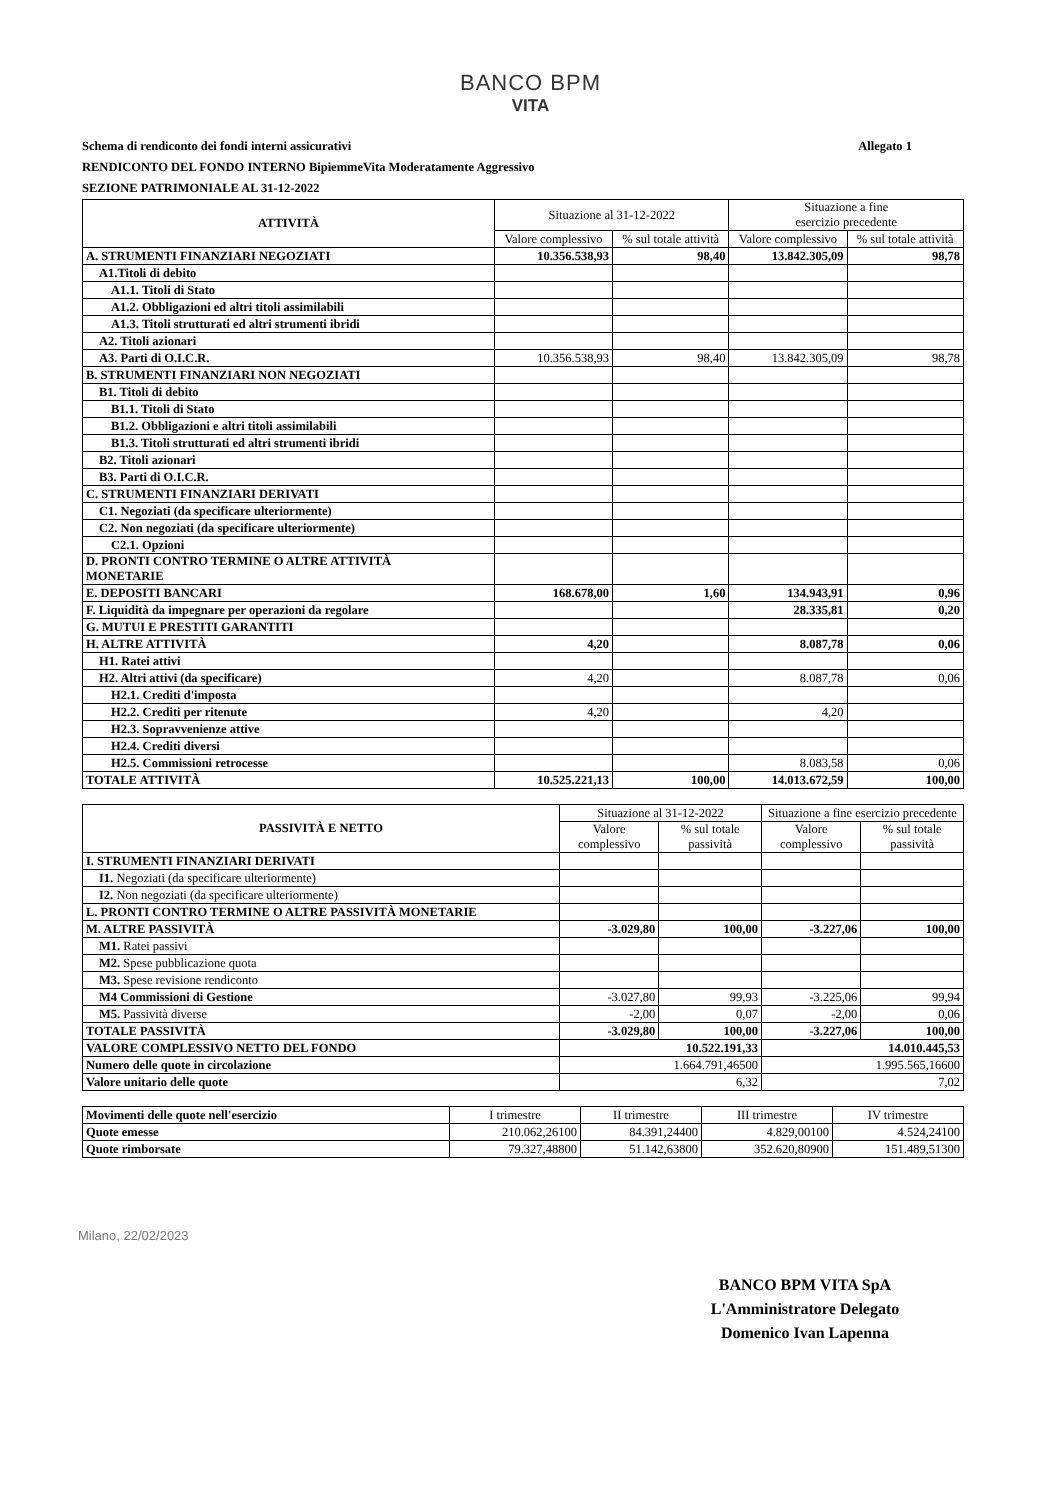BANCO BPM
VITA
Allegato 1 Schema di rendiconto dei fondi interni assicurativi
RENDICONTO DEL FONDO INTERNO BipiemmeVita Moderatamente Aggressivo
SEZIONE PATRIMONIALE AL 31-12-2022
| ATTIVITÀ | Situazione al 31-12-2022 | | Situazione a fine esercizio precedente | |
| --- | --- | --- | --- | --- |
| | Valore complessivo | % sul totale attività | Valore complessivo | % sul totale attività |
| A. STRUMENTI FINANZIARI NEGOZIATI | 10.356.538,93 | 98,40 | 13.842.305,09 | 98,78 |
| A1.Titoli di debito | | | | |
| A1.1. Titoli di Stato | | | | |
| A1.2. Obbligazioni ed altri titoli assimilabili | | | | |
| A1.3. Titoli strutturati ed altri strumenti ibridi | | | | |
| A2. Titoli azionari | | | | |
| A3. Parti di O.I.C.R. | 10.356.538,93 | 98,40 | 13.842.305,09 | 98,78 |
| B. STRUMENTI FINANZIARI NON NEGOZIATI | | | | |
| B1. Titoli di debito | | | | |
| B1.1. Titoli di Stato | | | | |
| B1.2. Obbligazioni e altri titoli assimilabili | | | | |
| B1.3. Titoli strutturati ed altri strumenti ibridi | | | | |
| B2. Titoli azionari | | | | |
| B3. Parti di O.I.C.R. | | | | |
| C. STRUMENTI FINANZIARI DERIVATI | | | | |
| C1. Negoziati (da specificare ulteriormente) | | | | |
| C2. Non negoziati (da specificare ulteriormente) | | | | |
| C2.1. Opzioni | | | | |
| D. PRONTI CONTRO TERMINE O ALTRE ATTIVITÀ MONETARIE | | | | |
| E. DEPOSITI BANCARI | 168.678,00 | 1,60 | 134.943,91 | 0,96 |
| F. Liquidità da impegnare per operazioni da regolare | | | 28.335,81 | 0,20 |
| G. MUTUI E PRESTITI GARANTITI | | | | |
| H. ALTRE ATTIVITÀ | 4,20 | | 8.087,78 | 0,06 |
| H1. Ratei attivi | | | | |
| H2. Altri attivi (da specificare) | 4,20 | | 8.087,78 | 0,06 |
| H2.1. Crediti d'imposta | | | | |
| H2.2. Crediti per ritenute | 4,20 | | 4,20 | |
| H2.3. Sopravvenienze attive | | | | |
| H2.4. Crediti diversi | | | | |
| H2.5. Commissioni retrocesse | | | 8.083,58 | 0,06 |
| TOTALE ATTIVITÀ | 10.525.221,13 | 100,00 | 14.013.672,59 | 100,00 |
| PASSIVITÀ E NETTO | Situazione al 31-12-2022 | | Situazione a fine esercizio precedente | |
| --- | --- | --- | --- | --- |
| | Valore complessivo | % sul totale passività | Valore complessivo | % sul totale passività |
| I. STRUMENTI FINANZIARI DERIVATI | | | | |
| I1. Negoziati (da specificare ulteriormente) | | | | |
| I2. Non negoziati (da specificare ulteriormente) | | | | |
| L. PRONTI CONTRO TERMINE O ALTRE PASSIVITÀ MONETARIE | | | | |
| M. ALTRE PASSIVITÀ | -3.029,80 | 100,00 | -3.227,06 | 100,00 |
| M1. Ratei passivi | | | | |
| M2. Spese pubblicazione quota | | | | |
| M3. Spese revisione rendiconto | | | | |
| M4 Commissioni di Gestione | -3.027,80 | 99,93 | -3.225,06 | 99,94 |
| M5. Passività diverse | -2,00 | 0,07 | -2,00 | 0,06 |
| TOTALE PASSIVITÀ | -3.029,80 | 100,00 | -3.227,06 | 100,00 |
| VALORE COMPLESSIVO NETTO DEL FONDO | 10.522.191,33 | | 14.010.445,53 | |
| Numero delle quote in circolazione | 1.664.791,46500 | | 1.995.565,16600 | |
| Valore unitario delle quote | 6,32 | | 7,02 | |
| Movimenti delle quote nell'esercizio | I trimestre | II trimestre | III trimestre | IV trimestre |
| --- | --- | --- | --- | --- |
| Quote emesse | 210.062,26100 | 84.391,24400 | 4.829,00100 | 4.524,24100 |
| Quote rimborsate | 79.327,48800 | 51.142,63800 | 352.620,80900 | 151.489,51300 |
Milano, 22/02/2023
BANCO BPM VITA SpA
L'Amministratore Delegato
Domenico Ivan Lapenna